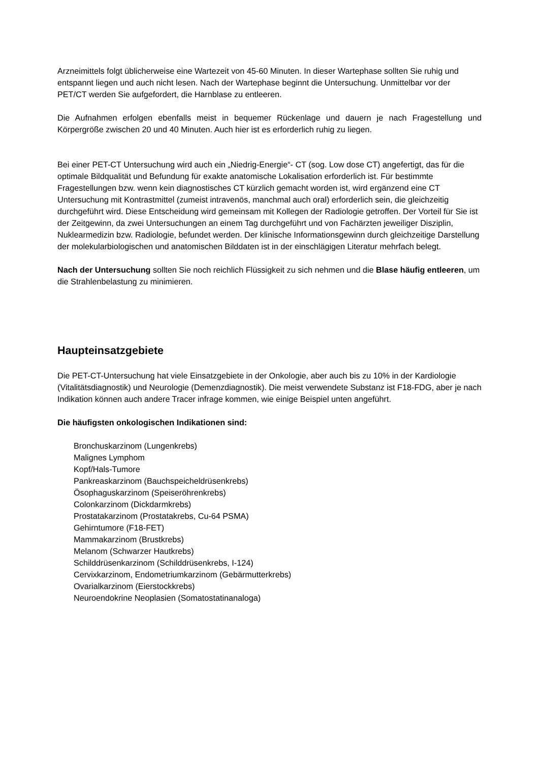Arzneimittels folgt üblicherweise eine Wartezeit von 45-60 Minuten. In dieser Wartephase sollten Sie ruhig und entspannt liegen und auch nicht lesen. Nach der Wartephase beginnt die Untersuchung. Unmittelbar vor der PET/CT werden Sie aufgefordert, die Harnblase zu entleeren.
Die Aufnahmen erfolgen ebenfalls meist in bequemer Rückenlage und dauern je nach Fragestellung und Körpergröße zwischen 20 und 40 Minuten. Auch hier ist es erforderlich ruhig zu liegen.
Bei einer PET-CT Untersuchung wird auch ein „Niedrig-Energie“- CT (sog. Low dose CT) angefertigt, das für die optimale Bildqualität und Befundung für exakte anatomische Lokalisation erforderlich ist. Für bestimmte Fragestellungen bzw. wenn kein diagnostisches CT kürzlich gemacht worden ist, wird ergänzend eine CT Untersuchung mit Kontrastmittel (zumeist intravenös, manchmal auch oral) erforderlich sein, die gleichzeitig durchgeführt wird. Diese Entscheidung wird gemeinsam mit Kollegen der Radiologie getroffen. Der Vorteil für Sie ist der Zeitgewinn, da zwei Untersuchungen an einem Tag durchgeführt und von Fachärzten jeweiliger Disziplin, Nuklearmedizin bzw. Radiologie, befundet werden. Der klinische Informationsgewinn durch gleichzeitige Darstellung der molekularbiologischen und anatomischen Bilddaten ist in der einschlägigen Literatur mehrfach belegt.
Nach der Untersuchung sollten Sie noch reichlich Flüssigkeit zu sich nehmen und die Blase häufig entleeren, um die Strahlenbelastung zu minimieren.
Haupteinsatzgebiete
Die PET-CT-Untersuchung hat viele Einsatzgebiete in der Onkologie, aber auch bis zu 10% in der Kardiologie (Vitalitätsdiagnostik) und Neurologie (Demenzdiagnostik). Die meist verwendete Substanz ist F18-FDG, aber je nach Indikation können auch andere Tracer infrage kommen, wie einige Beispiel unten angeführt.
Die häufigsten onkologischen Indikationen sind:
Bronchuskarzinom (Lungenkrebs)
Malignes Lymphom
Kopf/Hals-Tumore
Pankreaskarzinom (Bauchspeicheldrüsenkrebs)
Ösophaguskarzinom (Speiseröhrenkrebs)
Colonkarzinom (Dickdarmkrebs)
Prostatakarzinom (Prostatakrebs, Cu-64 PSMA)
Gehirntumore (F18-FET)
Mammakarzinom (Brustkrebs)
Melanom (Schwarzer Hautkrebs)
Schilddrüsenkarzinom (Schilddrüsenkrebs, I-124)
Cervixkarzinom, Endometriumkarzinom (Gebärmutterkrebs)
Ovarialkarzinom (Eierstockkrebs)
Neuroendokrine Neoplasien (Somatostatinanaloga)